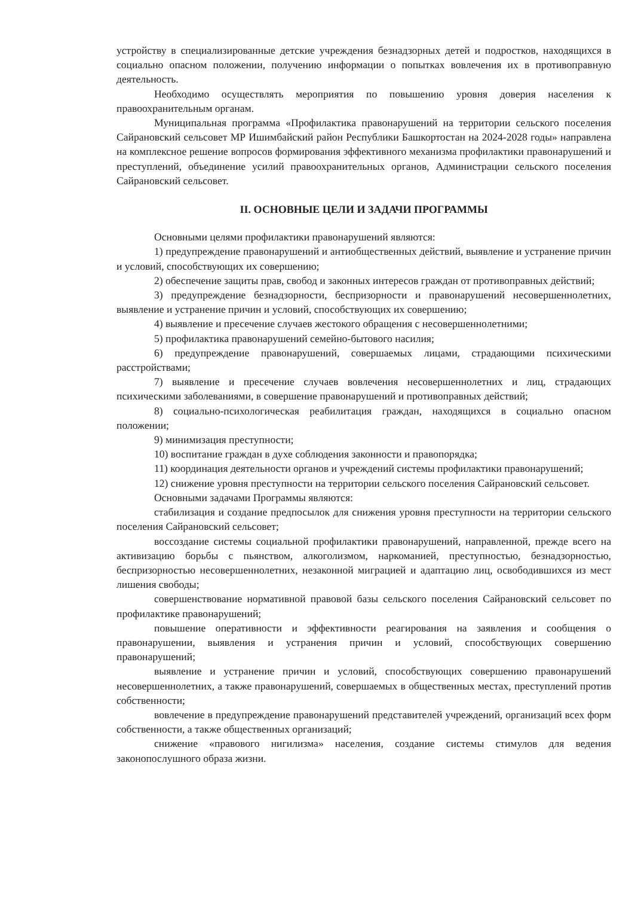устройству в специализированные детские учреждения безнадзорных детей и подростков, находящихся в социально опасном положении, получению информации о попытках вовлечения их в противоправную деятельность.
Необходимо осуществлять мероприятия по повышению уровня доверия населения к правоохранительным органам.
Муниципальная программа «Профилактика правонарушений на территории сельского поселения Сайрановский сельсовет МР Ишимбайский район Республики Башкортостан на 2024-2028 годы» направлена на комплексное решение вопросов формирования эффективного механизма профилактики правонарушений и преступлений, объединение усилий правоохранительных органов, Администрации сельского поселения Сайрановский сельсовет.
II. ОСНОВНЫЕ ЦЕЛИ И ЗАДАЧИ ПРОГРАММЫ
Основными целями профилактики правонарушений являются:
1) предупреждение правонарушений и антиобщественных действий, выявление и устранение причин и условий, способствующих их совершению;
2) обеспечение защиты прав, свобод и законных интересов граждан от противоправных действий;
3) предупреждение безнадзорности, беспризорности и правонарушений несовершеннолетних, выявление и устранение причин и условий, способствующих их совершению;
4) выявление и пресечение случаев жестокого обращения с несовершеннолетними;
5) профилактика правонарушений семейно-бытового насилия;
6) предупреждение правонарушений, совершаемых лицами, страдающими психическими расстройствами;
7) выявление и пресечение случаев вовлечения несовершеннолетних и лиц, страдающих психическими заболеваниями, в совершение правонарушений и противоправных действий;
8) социально-психологическая реабилитация граждан, находящихся в социально опасном положении;
9) минимизация преступности;
10) воспитание граждан в духе соблюдения законности и правопорядка;
11) координация деятельности органов и учреждений системы профилактики правонарушений;
12) снижение уровня преступности на территории сельского поселения Сайрановский сельсовет.
Основными задачами Программы являются:
стабилизация и создание предпосылок для снижения уровня преступности на территории сельского поселения Сайрановский сельсовет;
воссоздание системы социальной профилактики правонарушений, направленной, прежде всего на активизацию борьбы с пьянством, алкоголизмом, наркоманией, преступностью, безнадзорностью, беспризорностью несовершеннолетних, незаконной миграцией и адаптацию лиц, освободившихся из мест лишения свободы;
совершенствование нормативной правовой базы сельского поселения Сайрановский сельсовет по профилактике правонарушений;
повышение оперативности и эффективности реагирования на заявления и сообщения о правонарушении, выявления и устранения причин и условий, способствующих совершению правонарушений;
выявление и устранение причин и условий, способствующих совершению правонарушений несовершеннолетних, а также правонарушений, совершаемых в общественных местах, преступлений против собственности;
вовлечение в предупреждение правонарушений представителей учреждений, организаций всех форм собственности, а также общественных организаций;
снижение «правового нигилизма» населения, создание системы стимулов для ведения законопослушного образа жизни.